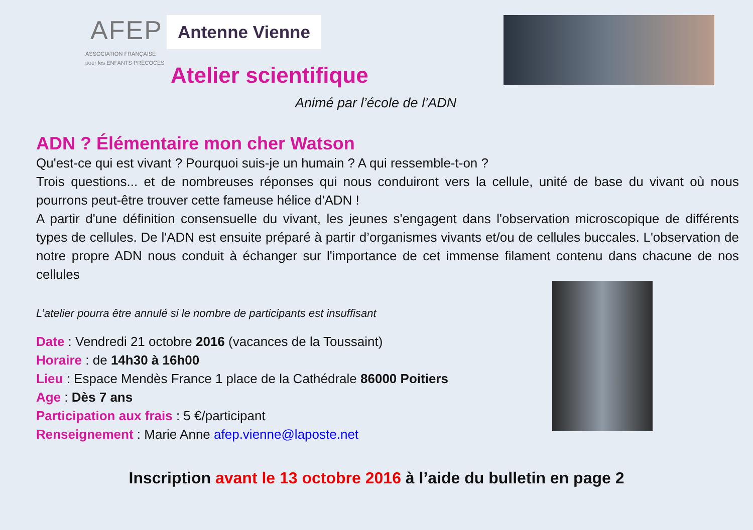AFEP
ASSOCIATION FRANÇAISE
pour les ENFANTS PRÉCOCES
Antenne Vienne
Atelier scientifique
Animé par l’école de l’ADN
ADN ? Élémentaire mon cher Watson
Qu'est-ce qui est vivant ? Pourquoi suis-je un humain ? A qui ressemble-t-on ?
Trois questions... et de nombreuses réponses qui nous conduiront vers la cellule, unité de base du vivant où nous pourrons peut-être trouver cette fameuse hélice d'ADN !
A partir d'une définition consensuelle du vivant, les jeunes s'engagent dans l'observation microscopique de différents types de cellules. De l'ADN est ensuite préparé à partir d’organismes vivants et/ou de cellules buccales. L'observation de notre propre ADN nous conduit à échanger sur l'importance de cet immense filament contenu dans chacune de nos cellules
L’atelier pourra être annulé si le nombre de participants est insuffisant
Date : Vendredi 21 octobre 2016 (vacances de la Toussaint)
Horaire : de 14h30 à 16h00
Lieu : Espace Mendès France 1 place de la Cathédrale 86000 Poitiers
Age : Dès 7 ans
Participation aux frais : 5 €/participant
Renseignement : Marie Anne afep.vienne@laposte.net
Inscription avant le 13 octobre 2016 à l’aide du bulletin en page 2